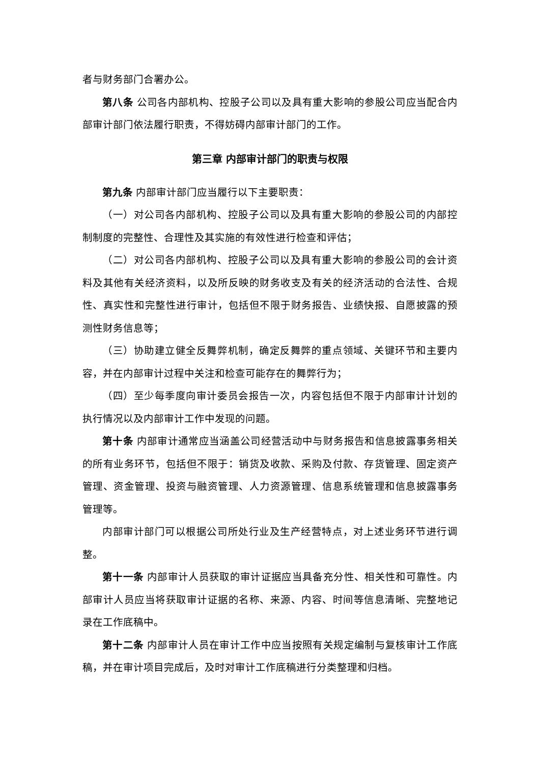者与财务部门合署办公。
第八条 公司各内部机构、控股子公司以及具有重大影响的参股公司应当配合内部审计部门依法履行职责，不得妨碍内部审计部门的工作。
第三章 内部审计部门的职责与权限
第九条 内部审计部门应当履行以下主要职责：
（一）对公司各内部机构、控股子公司以及具有重大影响的参股公司的内部控制制度的完整性、合理性及其实施的有效性进行检查和评估；
（二）对公司各内部机构、控股子公司以及具有重大影响的参股公司的会计资料及其他有关经济资料，以及所反映的财务收支及有关的经济活动的合法性、合规性、真实性和完整性进行审计，包括但不限于财务报告、业绩快报、自愿披露的预测性财务信息等；
（三）协助建立健全反舞弊机制，确定反舞弊的重点领域、关键环节和主要内容，并在内部审计过程中关注和检查可能存在的舞弊行为；
（四）至少每季度向审计委员会报告一次，内容包括但不限于内部审计计划的执行情况以及内部审计工作中发现的问题。
第十条 内部审计通常应当涵盖公司经营活动中与财务报告和信息披露事务相关的所有业务环节，包括但不限于：销货及收款、采购及付款、存货管理、固定资产管理、资金管理、投资与融资管理、人力资源管理、信息系统管理和信息披露事务管理等。
内部审计部门可以根据公司所处行业及生产经营特点，对上述业务环节进行调整。
第十一条 内部审计人员获取的审计证据应当具备充分性、相关性和可靠性。内部审计人员应当将获取审计证据的名称、来源、内容、时间等信息清晰、完整地记录在工作底稿中。
第十二条 内部审计人员在审计工作中应当按照有关规定编制与复核审计工作底稿，并在审计项目完成后，及时对审计工作底稿进行分类整理和归档。